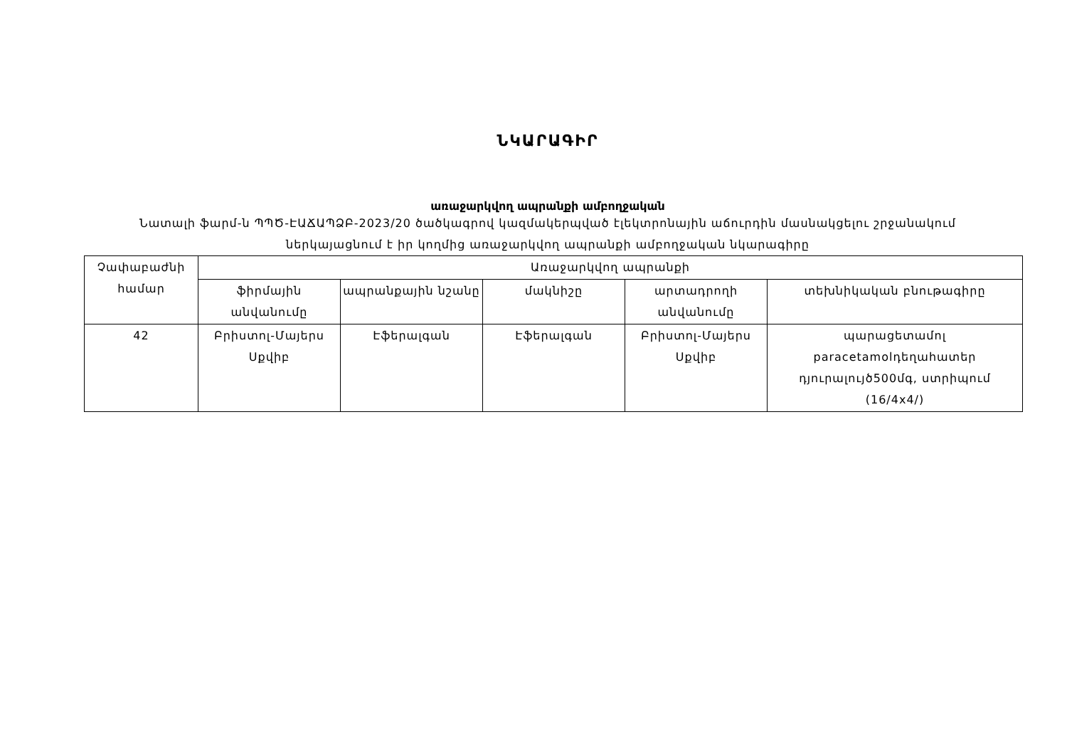ՆԿԱՐԱԳԻՐ
առաջարկվող ապրանքի ամբողջական
Նատալի ֆարմ-ն ՊՊԾ-ԷԱՃԱՊՁԲ-2023/20 ծածկագրով կազմակերպված էլեկտրոնային աճուրդին մասնակցելու շրջանակում
ներկայացնում է իր կողմից առաջարկվող ապրանքի ամբողջական նկարագիրը
| Չափաբաժնի համար | Առաջարկվող ապրանքի | | | | |
| | ֆիրմային անվանումը | ապրանքային նշանը | մակնիշը | արտադրողի անվանումը | տեխնիկական բնութագիրը |
| 42 | Բրիստոլ-Մայերս Սքվիբ | Էֆերալգան | Էֆերալգան | Բրիստոլ-Մայերս Սքվիբ | պարացետամոլ paracetamolդեղահատեր դյուրալույծ500մգ, ստրիպում (16/4x4/) |